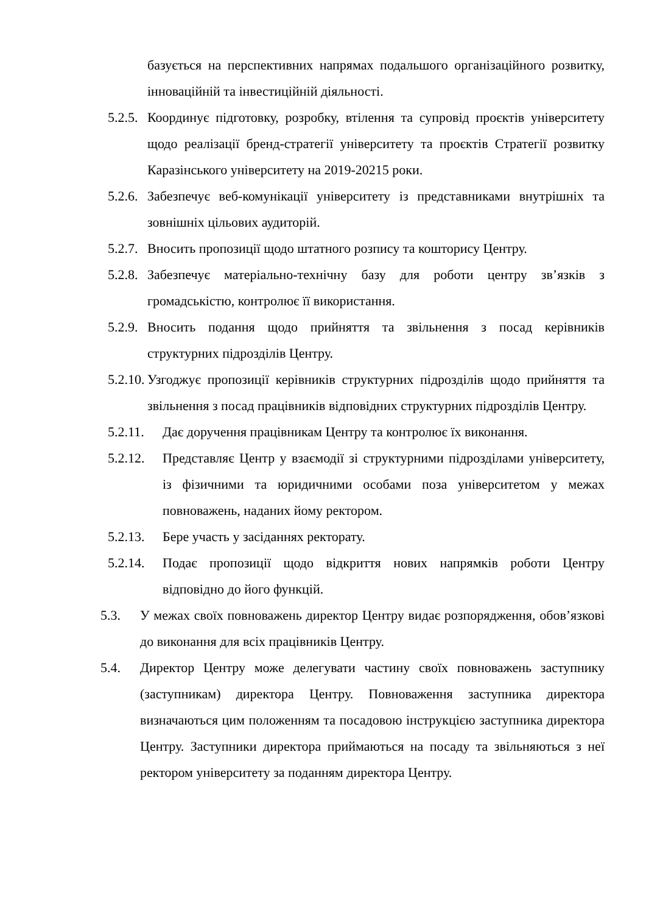базується на перспективних напрямах подальшого організаційного розвитку, інноваційній та інвестиційній діяльності.
5.2.5. Координує підготовку, розробку, втілення та супровід проєктів університету щодо реалізації бренд-стратегії університету та проєктів Стратегії розвитку Каразінського університету на 2019-20215 роки.
5.2.6. Забезпечує веб-комунікації університету із представниками внутрішніх та зовнішніх цільових аудиторій.
5.2.7. Вносить пропозиції щодо штатного розпису та кошторису Центру.
5.2.8. Забезпечує матеріально-технічну базу для роботи центру зв’язків з громадськістю, контролює її використання.
5.2.9. Вносить подання щодо прийняття та звільнення з посад керівників структурних підрозділів Центру.
5.2.10. Узгоджує пропозиції керівників структурних підрозділів щодо прийняття та звільнення з посад працівників відповідних структурних підрозділів Центру.
5.2.11. Дає доручення працівникам Центру та контролює їх виконання.
5.2.12. Представляє Центр у взаємодії зі структурними підрозділами університету, із фізичними та юридичними особами поза університетом у межах повноважень, наданих йому ректором.
5.2.13. Бере участь у засіданнях ректорату.
5.2.14. Подає пропозиції щодо відкриття нових напрямків роботи Центру відповідно до його функцій.
5.3. У межах своїх повноважень директор Центру видає розпорядження, обов’язкові до виконання для всіх працівників Центру.
5.4. Директор Центру може делегувати частину своїх повноважень заступнику (заступникам) директора Центру. Повноваження заступника директора визначаються цим положенням та посадовою інструкцією заступника директора Центру. Заступники директора приймаються на посаду та звільняються з неї ректором університету за поданням директора Центру.